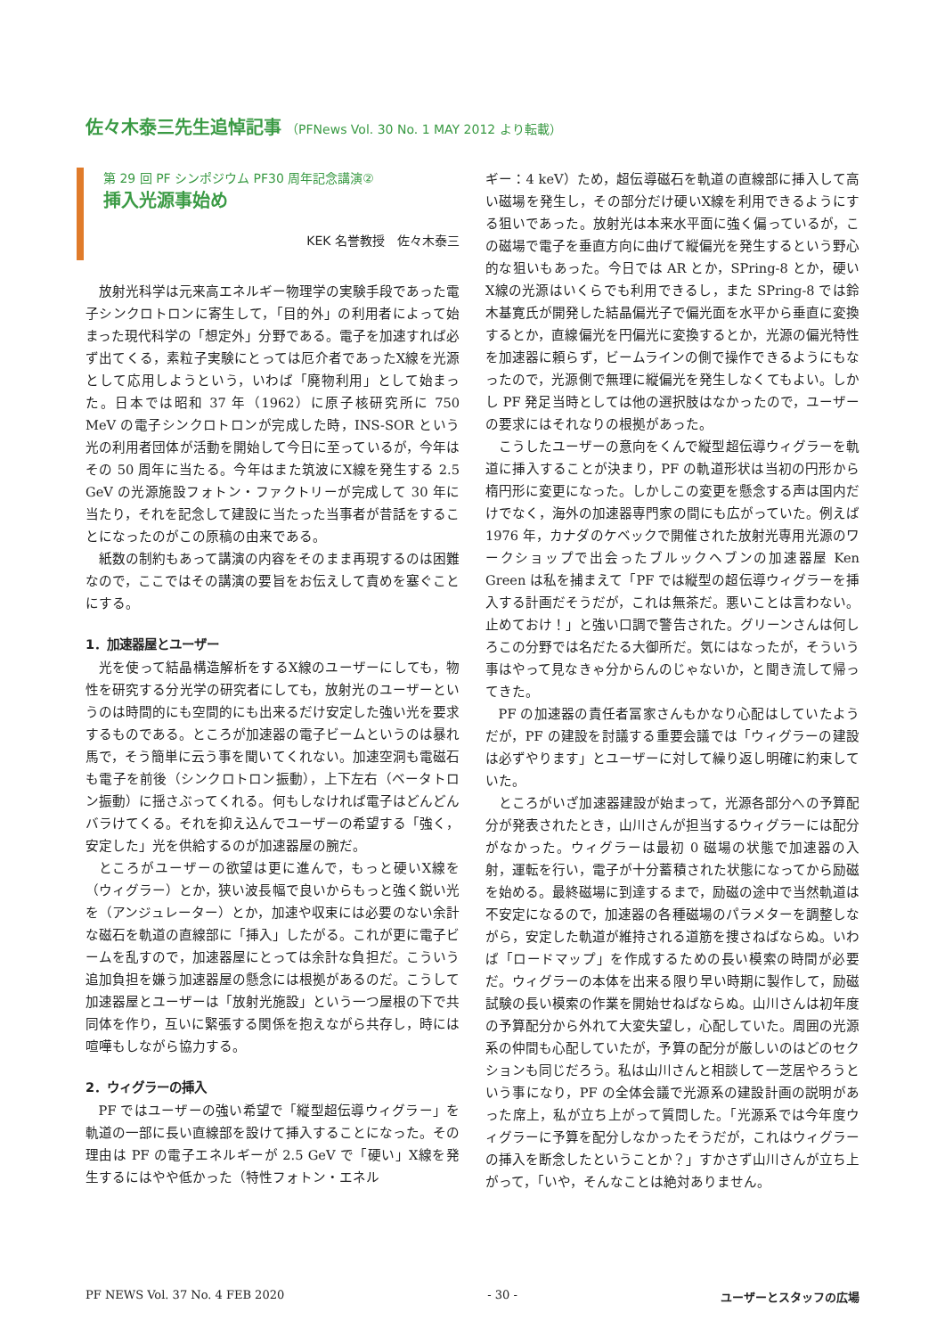佐々木泰三先生追悼記事 （PFNews Vol. 30 No. 1 MAY 2012 より転載）
第 29 回 PF シンポジウム PF30 周年記念講演②
挿入光源事始め
KEK 名誉教授　佐々木泰三
放射光科学は元来高エネルギー物理学の実験手段であった電子シンクロトロンに寄生して，「目的外」の利用者によって始まった現代科学の「想定外」分野である。電子を加速すれば必ず出てくる，素粒子実験にとっては厄介者であったX線を光源として応用しようという，いわば「廃物利用」として始まった。日本では昭和 37 年（1962）に原子核研究所に 750 MeV の電子シンクロトロンが完成した時，INS-SOR という光の利用者団体が活動を開始して今日に至っているが，今年はその 50 周年に当たる。今年はまた筑波にX線を発生する 2.5 GeV の光源施設フォトン・ファクトリーが完成して 30 年に当たり，それを記念して建設に当たった当事者が昔話をすることになったのがこの原稿の由来である。
紙数の制約もあって講演の内容をそのまま再現するのは困難なので，ここではその講演の要旨をお伝えして責めを塞ぐことにする。
1．加速器屋とユーザー
光を使って結晶構造解析をするX線のユーザーにしても，物性を研究する分光学の研究者にしても，放射光のユーザーというのは時間的にも空間的にも出来るだけ安定した強い光を要求するものである。ところが加速器の電子ビームというのは暴れ馬で，そう簡単に云う事を聞いてくれない。加速空洞も電磁石も電子を前後（シンクロトロン振動），上下左右（ベータトロン振動）に揺さぶってくれる。何もしなければ電子はどんどんバラけてくる。それを抑え込んでユーザーの希望する「強く，安定した」光を供給するのが加速器屋の腕だ。
ところがユーザーの欲望は更に進んで，もっと硬いX線を（ウィグラー）とか，狭い波長幅で良いからもっと強く鋭い光を（アンジュレーター）とか，加速や収束には必要のない余計な磁石を軌道の直線部に「挿入」したがる。これが更に電子ビームを乱すので，加速器屋にとっては余計な負担だ。こういう追加負担を嫌う加速器屋の懸念には根拠があるのだ。こうして加速器屋とユーザーは「放射光施設」という一つ屋根の下で共同体を作り，互いに緊張する関係を抱えながら共存し，時には喧嘩もしながら協力する。
2．ウィグラーの挿入
PF ではユーザーの強い希望で「縦型超伝導ウィグラー」を軌道の一部に長い直線部を設けて挿入することになった。その理由は PF の電子エネルギーが 2.5 GeV で「硬い」X線を発生するにはやや低かった（特性フォトン・エネル
ギー：4 keV）ため，超伝導磁石を軌道の直線部に挿入して高い磁場を発生し，その部分だけ硬いX線を利用できるようにする狙いであった。放射光は本来水平面に強く偏っているが，この磁場で電子を垂直方向に曲げて縦偏光を発生するという野心的な狙いもあった。今日では AR とか，SPring-8 とか，硬いX線の光源はいくらでも利用できるし，また SPring-8 では鈴木基寛氏が開発した結晶偏光子で偏光面を水平から垂直に変換するとか，直線偏光を円偏光に変換するとか，光源の偏光特性を加速器に頼らず，ビームラインの側で操作できるようにもなったので，光源側で無理に縦偏光を発生しなくてもよい。しかし PF 発足当時としては他の選択肢はなかったので，ユーザーの要求にはそれなりの根拠があった。
こうしたユーザーの意向をくんで縦型超伝導ウィグラーを軌道に挿入することが決まり，PF の軌道形状は当初の円形から楕円形に変更になった。しかしこの変更を懸念する声は国内だけでなく，海外の加速器専門家の間にも広がっていた。例えば 1976 年，カナダのケベックで開催された放射光専用光源のワークショップで出会ったブルックヘブンの加速器屋 Ken Green は私を捕まえて「PF では縦型の超伝導ウィグラーを挿入する計画だそうだが，これは無茶だ。悪いことは言わない。止めておけ！」と強い口調で警告された。グリーンさんは何しろこの分野では名だたる大御所だ。気にはなったが，そういう事はやって見なきゃ分からんのじゃないか，と聞き流して帰ってきた。
PF の加速器の責任者冨家さんもかなり心配はしていたようだが，PF の建設を討議する重要会議では「ウィグラーの建設は必ずやります」とユーザーに対して繰り返し明確に約束していた。
ところがいざ加速器建設が始まって，光源各部分への予算配分が発表されたとき，山川さんが担当するウィグラーには配分がなかった。ウィグラーは最初 0 磁場の状態で加速器の入射，運転を行い，電子が十分蓄積された状態になってから励磁を始める。最終磁場に到達するまで，励磁の途中で当然軌道は不安定になるので，加速器の各種磁場のパラメターを調整しながら，安定した軌道が維持される道筋を捜さねばならぬ。いわば「ロードマップ」を作成するための長い模索の時間が必要だ。ウィグラーの本体を出来る限り早い時期に製作して，励磁試験の長い模索の作業を開始せねばならぬ。山川さんは初年度の予算配分から外れて大変失望し，心配していた。周囲の光源系の仲間も心配していたが，予算の配分が厳しいのはどのセクションも同じだろう。私は山川さんと相談して一芝居やろうという事になり，PF の全体会議で光源系の建設計画の説明があった席上，私が立ち上がって質問した。「光源系では今年度ウィグラーに予算を配分しなかったそうだが，これはウィグラーの挿入を断念したということか？」すかさず山川さんが立ち上がって，「いや，そんなことは絶対ありません。
PF NEWS Vol. 37 No. 4 FEB 2020 - 30 - ユーザーとスタッフの広場